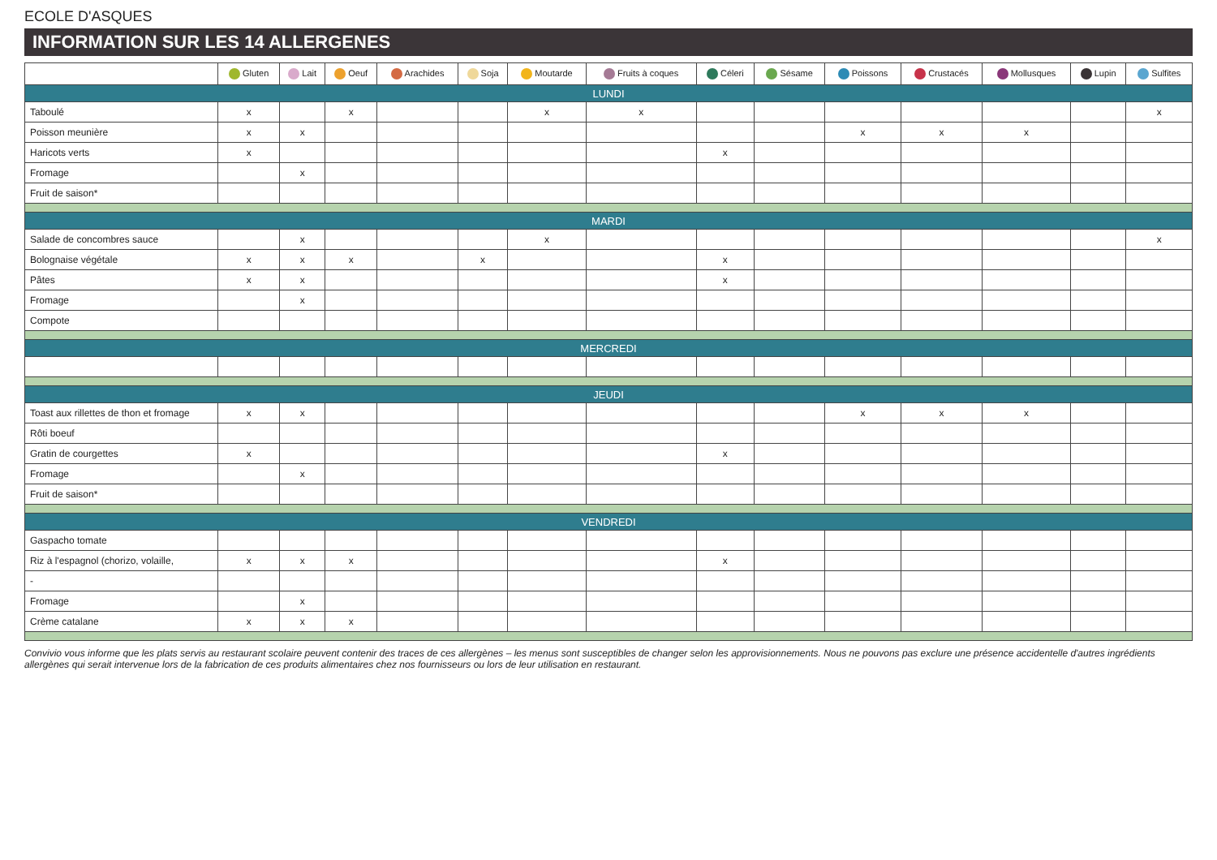ECOLE D'ASQUES
INFORMATION SUR LES 14 ALLERGENES
| | Gluten | Lait | Oeuf | Arachides | Soja | Moutarde | Fruits à coques | Céleri | Sésame | Poissons | Crustacés | Mollusques | Lupin | Sulfites |
| --- | --- | --- | --- | --- | --- | --- | --- | --- | --- | --- | --- | --- | --- | --- |
| LUNDI | | | | | | | | | | | | | | |
| Taboulé | x | | x | | | x | x | | | | | | | x |
| Poisson meunière | x | x | | | | | | | | x | x | x | | |
| Haricots verts | x | | | | | | | x | | | | | | |
| Fromage | | x | | | | | | | | | | | | |
| Fruit de saison* | | | | | | | | | | | | | | |
| MARDI | | | | | | | | | | | | | | |
| Salade de concombres sauce | | x | | | | x | | | | | | | | x |
| Bolognaise végétale | x | x | x | | x | | | x | | | | | | |
| Pâtes | x | x | | | | | | x | | | | | | |
| Fromage | | x | | | | | | | | | | | | |
| Compote | | | | | | | | | | | | | | |
| MERCREDI | | | | | | | | | | | | | | |
| JEUDI | | | | | | | | | | | | | | |
| Toast aux rillettes de thon et fromage | x | x | | | | | | | | x | x | x | | |
| Rôti boeuf | | | | | | | | | | | | | | |
| Gratin de courgettes | x | | | | | | | x | | | | | | |
| Fromage | | x | | | | | | | | | | | | |
| Fruit de saison* | | | | | | | | | | | | | | |
| VENDREDI | | | | | | | | | | | | | | |
| Gaspacho tomate | | | | | | | | | | | | | | |
| Riz à l'espagnol (chorizo, volaille, | x | x | x | | | | | x | | | | | | |
| - | | | | | | | | | | | | | | |
| Fromage | | x | | | | | | | | | | | | |
| Crème catalane | x | x | x | | | | | | | | | | | |
Convivio vous informe que les plats servis au restaurant scolaire peuvent contenir des traces de ces allergènes – les menus sont susceptibles de changer selon les approvisionnements. Nous ne pouvons pas exclure une présence accidentelle d'autres ingrédients allergènes qui serait intervenue lors de la fabrication de ces produits alimentaires chez nos fournisseurs ou lors de leur utilisation en restaurant.